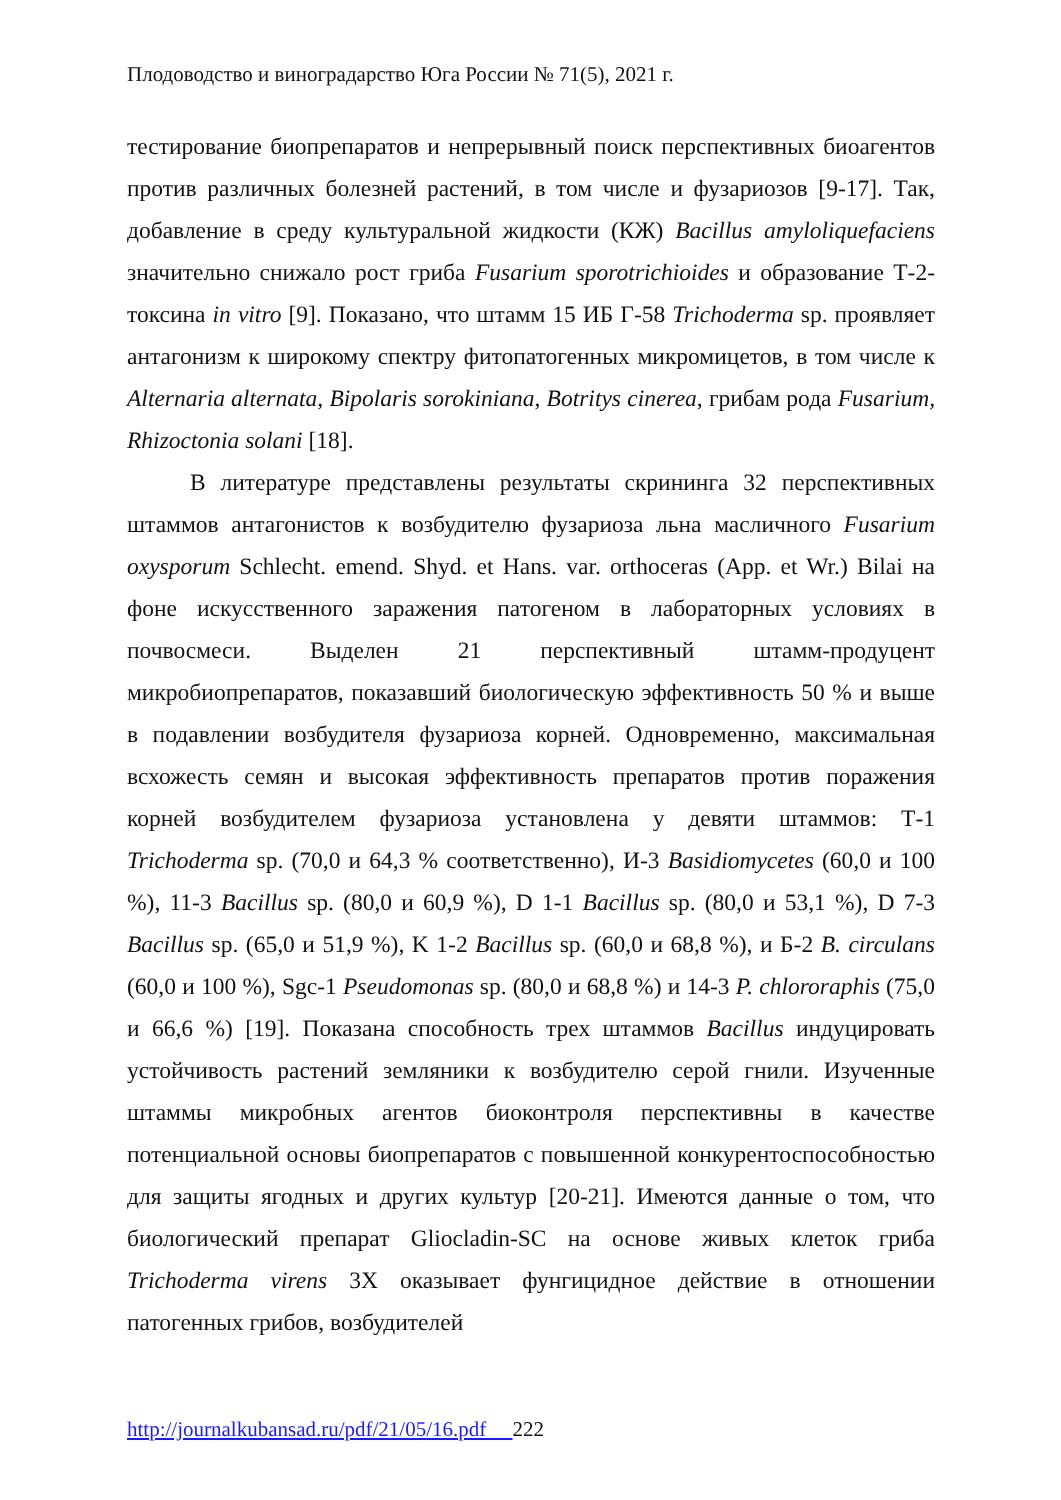Плодоводство и виноградарство Юга России № 71(5), 2021 г.
тестирование биопрепаратов и непрерывный поиск перспективных биоагентов против различных болезней растений, в том числе и фузариозов [9-17]. Так, добавление в среду культуральной жидкости (КЖ) Bacillus amyloliquefaciens значительно снижало рост гриба Fusarium sporotrichioides и образование Т-2-токсина in vitro [9]. Показано, что штамм 15 ИБ Г-58 Trichoderma sp. проявляет антагонизм к широкому спектру фитопатогенных микромицетов, в том числе к Alternaria alternata, Bipolaris sorokiniana, Botritys cinerea, грибам рода Fusarium, Rhizoctonia solani [18].
В литературе представлены результаты скрининга 32 перспективных штаммов антагонистов к возбудителю фузариоза льна масличного Fusarium oxysporum Schlecht. emend. Shyd. et Hans. var. orthoceras (App. et Wr.) Bilai на фоне искусственного заражения патогеном в лабораторных условиях в почвосмеси. Выделен 21 перспективный штамм-продуцент микробиопрепаратов, показавший биологическую эффективность 50 % и выше в подавлении возбудителя фузариоза корней. Одновременно, максимальная всхожесть семян и высокая эффективность препаратов против поражения корней возбудителем фузариоза установлена у девяти штаммов: Т-1 Trichoderma sp. (70,0 и 64,3 % соответственно), И-3 Basidiomycetes (60,0 и 100 %), 11-3 Bacillus sp. (80,0 и 60,9 %), D 1-1 Bacillus sp. (80,0 и 53,1 %), D 7-3 Bacillus sp. (65,0 и 51,9 %), K 1-2 Bacillus sp. (60,0 и 68,8 %), и Б-2 B. circulans (60,0 и 100 %), Sgc-1 Pseudomonas sp. (80,0 и 68,8 %) и 14-3 P. chlororaphis (75,0 и 66,6 %) [19]. Показана способность трех штаммов Bacillus индуцировать устойчивость растений земляники к возбудителю серой гнили. Изученные штаммы микробных агентов биоконтроля перспективны в качестве потенциальной основы биопрепаратов с повышенной конкурентоспособностью для защиты ягодных и других культур [20-21]. Имеются данные о том, что биологический препарат Gliocladin-SC на основе живых клеток гриба Trichoderma virens 3Х оказывает фунгицидное действие в отношении патогенных грибов, возбудителей
http://journalkubansad.ru/pdf/21/05/16.pdf 222